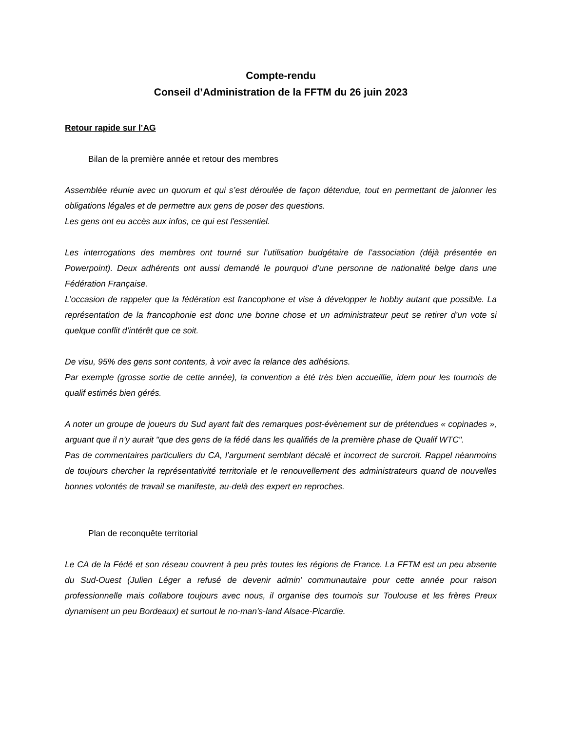Compte-rendu
Conseil d’Administration de la FFTM du 26 juin 2023
Retour rapide sur l’AG
Bilan de la première année et retour des membres
Assemblée réunie avec un quorum et qui s’est déroulée de façon détendue, tout en permettant de jalonner les obligations légales et de permettre aux gens de poser des questions.
Les gens ont eu accès aux infos, ce qui est l'essentiel.
Les interrogations des membres ont tourné sur l’utilisation budgétaire de l’association (déjà présentée en Powerpoint). Deux adhérents ont aussi demandé le pourquoi d’une personne de nationalité belge dans une Fédération Française.
L’occasion de rappeler que la fédération est francophone et vise à développer le hobby autant que possible. La représentation de la francophonie est donc une bonne chose et un administrateur peut se retirer d’un vote si quelque conflit d’intérêt que ce soit.
De visu, 95% des gens sont contents, à voir avec la relance des adhésions.
Par exemple (grosse sortie de cette année), la convention a été très bien accueillie, idem pour les tournois de qualif estimés bien gérés.
A noter un groupe de joueurs du Sud ayant fait des remarques post-évènement sur de prétendues « copinades », arguant que il n’y aurait "que des gens de la fédé dans les qualifiés de la première phase de Qualif WTC".
Pas de commentaires particuliers du CA, l’argument semblant décalé et incorrect de surcroit. Rappel néanmoins de toujours chercher la représentativité territoriale et le renouvellement des administrateurs quand de nouvelles bonnes volontés de travail se manifeste, au-delà des expert en reproches.
Plan de reconquête territorial
Le CA de la Fédé et son réseau couvrent à peu près toutes les régions de France. La FFTM est un peu absente du Sud-Ouest (Julien Léger a refusé de devenir admin’ communautaire pour cette année pour raison professionnelle mais collabore toujours avec nous, il organise des tournois sur Toulouse et les frères Preux dynamisent un peu Bordeaux) et surtout le no-man's-land Alsace-Picardie.